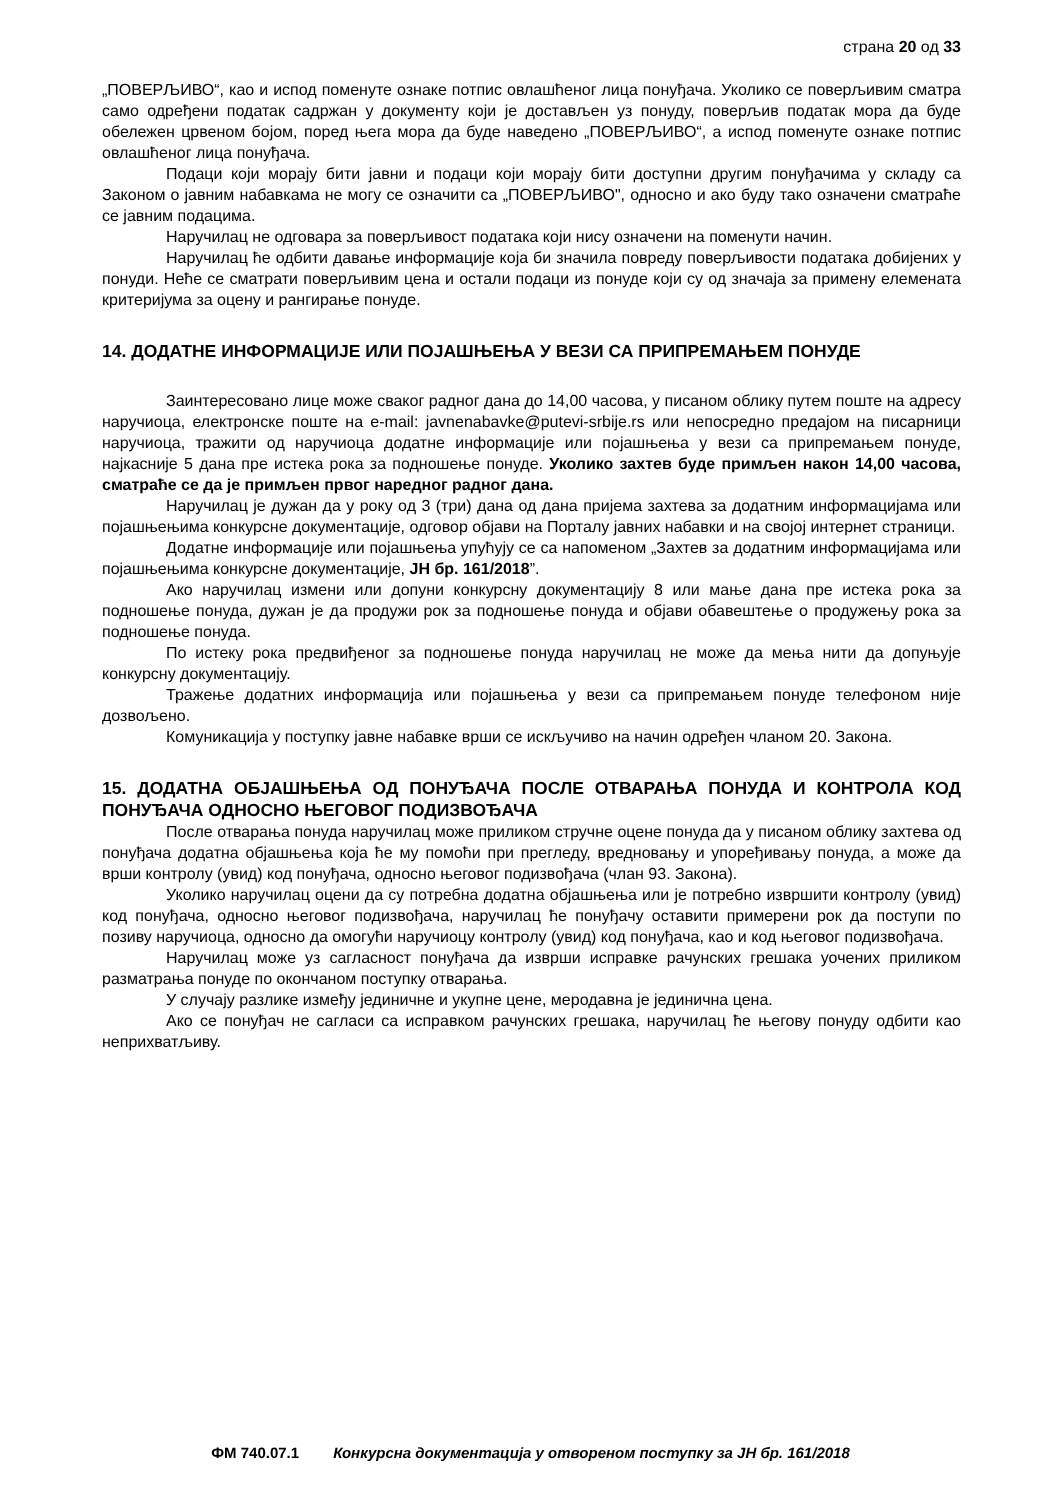страна 20 од 33
„ПОВЕРЉИВО“, као и испод поменуте ознаке потпис овлашћеног лица понуђача. Уколико се поверљивим сматра само одређени податак садржан у документу који је достављен уз понуду, поверљив податак мора да буде обележен црвеном бојом, поред њега мора да буде наведено „ПОВЕРЉИВО“, а испод поменуте ознаке потпис овлашћеног лица понуђача.
Подаци који морају бити јавни и подаци који морају бити доступни другим понуђачима у складу са Законом о јавним набавкама не могу се означити са „ПОВЕРЉИВО", односно и ако буду тако означени сматраће се јавним подацима.
Наручилац не одговара за поверљивост података који нису означени на поменути начин.
Наручилац ће одбити давање информације која би значила повреду поверљивости података добијених у понуди. Неће се сматрати поверљивим цена и остали подаци из понуде који су од значаја за примену елемената критеријума за оцену и рангирање понуде.
14. ДОДАТНЕ ИНФОРМАЦИЈЕ ИЛИ ПОЈАШЊЕЊА У ВЕЗИ СА ПРИПРЕМАЊЕМ ПОНУДЕ
Заинтересовано лице може сваког радног дана до 14,00 часова, у писаном облику путем поште на адресу наручиоца, електронске поште на e-mail: javnenabavke@putevi-srbije.rs или непосредно предајом на писарници наручиоца, тражити од наручиоца додатне информације или појашњења у вези са припремањем понуде, најкасније 5 дана пре истека рока за подношење понуде. Уколико захтев буде примљен након 14,00 часова, сматраће се да је примљен првог наредног радног дана.
Наручилац је дужан да у року од 3 (три) дана од дана пријема захтева за додатним информацијама или појашњењима конкурсне документације, одговор објави на Порталу јавних набавки и на својој интернет страници.
Додатне информације или појашњења упућују се са напоменом „Захтев за додатним информацијама или појашњењима конкурсне документације, ЈН бр. 161/2018”.
Ако наручилац измени или допуни конкурсну документацију 8 или мање дана пре истека рока за подношење понуда, дужан је да продужи рок за подношење понуда и објави обавештење о продужењу рока за подношење понуда.
По истеку рока предвиђеног за подношење понуда наручилац не може да мења нити да допуњује конкурсну документацију.
Тражење додатних информација или појашњења у вези са припремањем понуде телефоном није дозвољено.
Комуникација у поступку јавне набавке врши се искључиво на начин одређен чланом 20. Закона.
15. ДОДАТНА ОБЈАШЊЕЊА ОД ПОНУЂАЧА ПОСЛЕ ОТВАРАЊА ПОНУДА И КОНТРОЛА КОД ПОНУЂАЧА ОДНОСНО ЊЕГОВОГ ПОДИЗВОЂАЧА
После отварања понуда наручилац може приликом стручне оцене понуда да у писаном облику захтева од понуђача додатна објашњења која ће му помоћи при прегледу, вредновању и упоређивању понуда, а може да врши контролу (увид) код понуђача, односно његовог подизвођача (члан 93. Закона).
Уколико наручилац оцени да су потребна додатна објашњења или је потребно извршити контролу (увид) код понуђача, односно његовог подизвођача, наручилац ће понуђачу оставити примерени рок да поступи по позиву наручиоца, односно да омогући наручиоцу контролу (увид) код понуђача, као и код његовог подизвођача.
Наручилац може уз сагласност понуђача да изврши исправке рачунских грешака уочених приликом разматрања понуде по окончаном поступку отварања.
У случају разлике између јединичне и укупне цене, меродавна је јединична цена.
Ако се понуђач не сагласи са исправком рачунских грешака, наручилац ће његову понуду одбити као неприхватљиву.
ФМ 740.07.1 Конкурсна документација у отвореном поступку за ЈН бр. 161/2018